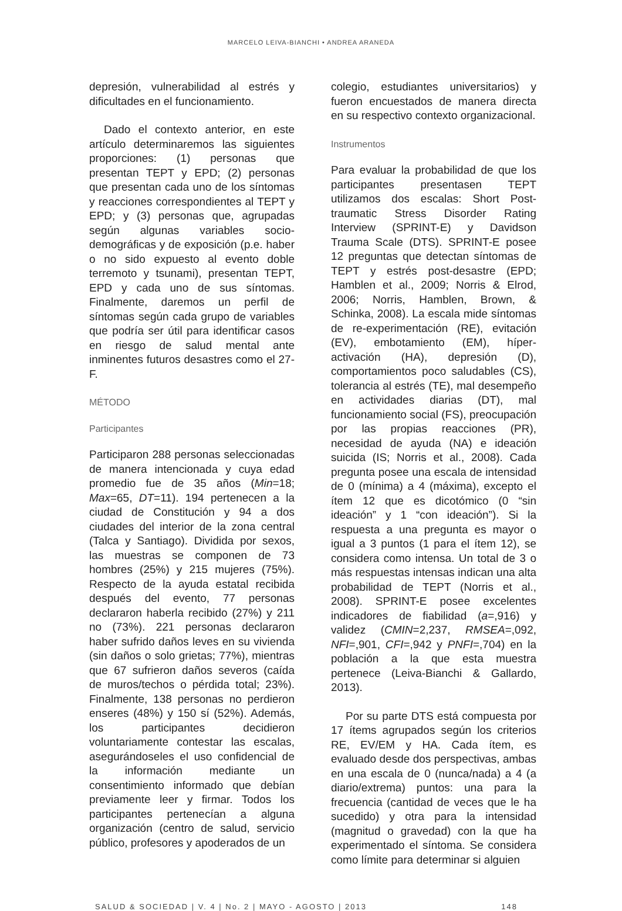MARCELO LEIVA-BIANCHI • ANDREA ARANEDA
depresión, vulnerabilidad al estrés y dificultades en el funcionamiento.
Dado el contexto anterior, en este artículo determinaremos las siguientes proporciones: (1) personas que presentan TEPT y EPD; (2) personas que presentan cada uno de los síntomas y reacciones correspondientes al TEPT y EPD; y (3) personas que, agrupadas según algunas variables socio-demográficas y de exposición (p.e. haber o no sido expuesto al evento doble terremoto y tsunami), presentan TEPT, EPD y cada uno de sus síntomas. Finalmente, daremos un perfil de síntomas según cada grupo de variables que podría ser útil para identificar casos en riesgo de salud mental ante inminentes futuros desastres como el 27-F.
MÉTODO
Participantes
Participaron 288 personas seleccionadas de manera intencionada y cuya edad promedio fue de 35 años (Min=18; Max=65, DT=11). 194 pertenecen a la ciudad de Constitución y 94 a dos ciudades del interior de la zona central (Talca y Santiago). Dividida por sexos, las muestras se componen de 73 hombres (25%) y 215 mujeres (75%). Respecto de la ayuda estatal recibida después del evento, 77 personas declararon haberla recibido (27%) y 211 no (73%). 221 personas declararon haber sufrido daños leves en su vivienda (sin daños o solo grietas; 77%), mientras que 67 sufrieron daños severos (caída de muros/techos o pérdida total; 23%). Finalmente, 138 personas no perdieron enseres (48%) y 150 sí (52%). Además, los participantes decidieron voluntariamente contestar las escalas, asegurándoseles el uso confidencial de la información mediante un consentimiento informado que debían previamente leer y firmar. Todos los participantes pertenecían a alguna organización (centro de salud, servicio público, profesores y apoderados de un
colegio, estudiantes universitarios) y fueron encuestados de manera directa en su respectivo contexto organizacional.
Instrumentos
Para evaluar la probabilidad de que los participantes presentasen TEPT utilizamos dos escalas: Short Post-traumatic Stress Disorder Rating Interview (SPRINT-E) y Davidson Trauma Scale (DTS). SPRINT-E posee 12 preguntas que detectan síntomas de TEPT y estrés post-desastre (EPD; Hamblen et al., 2009; Norris & Elrod, 2006; Norris, Hamblen, Brown, & Schinka, 2008). La escala mide síntomas de re-experimentación (RE), evitación (EV), embotamiento (EM), híper-activación (HA), depresión (D), comportamientos poco saludables (CS), tolerancia al estrés (TE), mal desempeño en actividades diarias (DT), mal funcionamiento social (FS), preocupación por las propias reacciones (PR), necesidad de ayuda (NA) e ideación suicida (IS; Norris et al., 2008). Cada pregunta posee una escala de intensidad de 0 (mínima) a 4 (máxima), excepto el ítem 12 que es dicotómico (0 “sin ideación” y 1 “con ideación”). Si la respuesta a una pregunta es mayor o igual a 3 puntos (1 para el ítem 12), se considera como intensa. Un total de 3 o más respuestas intensas indican una alta probabilidad de TEPT (Norris et al., 2008). SPRINT-E posee excelentes indicadores de fiabilidad (a=,916) y validez (CMIN=2,237, RMSEA=,092, NFI=,901, CFI=,942 y PNFI=,704) en la población a la que esta muestra pertenece (Leiva-Bianchi & Gallardo, 2013).
Por su parte DTS está compuesta por 17 ítems agrupados según los criterios RE, EV/EM y HA. Cada ítem, es evaluado desde dos perspectivas, ambas en una escala de 0 (nunca/nada) a 4 (a diario/extrema) puntos: una para la frecuencia (cantidad de veces que le ha sucedido) y otra para la intensidad (magnitud o gravedad) con la que ha experimentado el síntoma. Se considera como límite para determinar si alguien
SALUD & SOCIEDAD | V. 4 | No. 2 | MAYO - AGOSTO | 2013 148